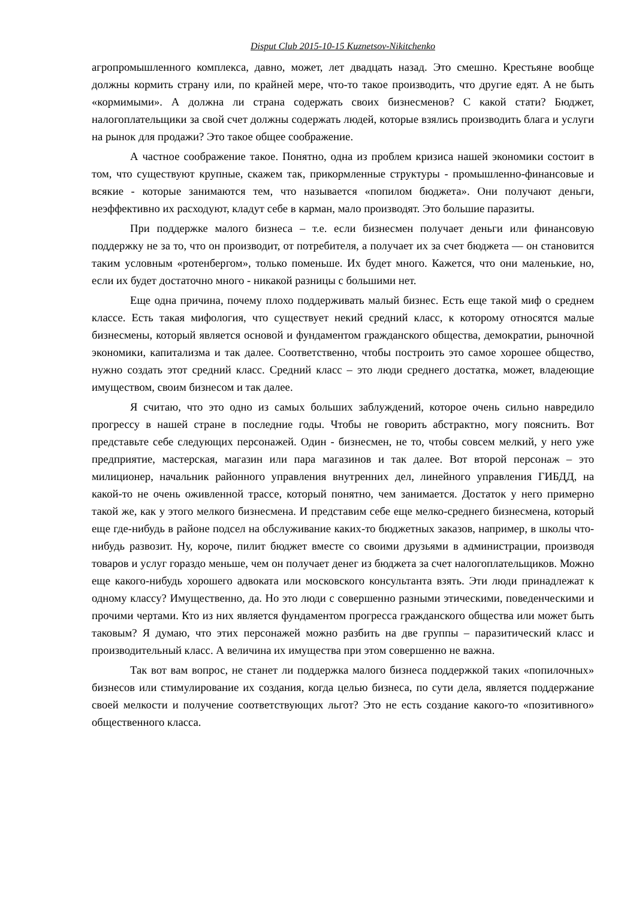Disput Club 2015-10-15 Kuznetsov-Nikitchenko
агропромышленного комплекса, давно, может, лет двадцать назад. Это смешно. Крестьяне вообще должны кормить страну или, по крайней мере, что-то такое производить, что другие едят. А не быть «кормимыми». А должна ли страна содержать своих бизнесменов? С какой стати? Бюджет, налогоплательщики за свой счет должны содержать людей, которые взялись производить блага и услуги на рынок для продажи? Это такое общее соображение.
А частное соображение такое. Понятно, одна из проблем кризиса нашей экономики состоит в том, что существуют крупные, скажем так, прикормленные структуры - промышленно-финансовые и всякие - которые занимаются тем, что называется «попилом бюджета». Они получают деньги, неэффективно их расходуют, кладут себе в карман, мало производят. Это большие паразиты.
При поддержке малого бизнеса – т.е. если бизнесмен получает деньги или финансовую поддержку не за то, что он производит, от потребителя, а получает их за счет бюджета — он становится таким условным «ротенбергом», только поменьше. Их будет много. Кажется, что они маленькие, но, если их будет достаточно много - никакой разницы с большими нет.
Еще одна причина, почему плохо поддерживать малый бизнес. Есть еще такой миф о среднем классе. Есть такая мифология, что существует некий средний класс, к которому относятся малые бизнесмены, который является основой и фундаментом гражданского общества, демократии, рыночной экономики, капитализма и так далее. Соответственно, чтобы построить это самое хорошее общество, нужно создать этот средний класс. Средний класс – это люди среднего достатка, может, владеющие имуществом, своим бизнесом и так далее.
Я считаю, что это одно из самых больших заблуждений, которое очень сильно навредило прогрессу в нашей стране в последние годы. Чтобы не говорить абстрактно, могу пояснить. Вот представьте себе следующих персонажей. Один - бизнесмен, не то, чтобы совсем мелкий, у него уже предприятие, мастерская, магазин или пара магазинов и так далее. Вот второй персонаж – это милиционер, начальник районного управления внутренних дел, линейного управления ГИБДД, на какой-то не очень оживленной трассе, который понятно, чем занимается. Достаток у него примерно такой же, как у этого мелкого бизнесмена. И представим себе еще мелко-среднего бизнесмена, который еще где-нибудь в районе подсел на обслуживание каких-то бюджетных заказов, например, в школы что-нибудь развозит. Ну, короче, пилит бюджет вместе со своими друзьями в администрации, производя товаров и услуг гораздо меньше, чем он получает денег из бюджета за счет налогоплательщиков. Можно еще какого-нибудь хорошего адвоката или московского консультанта взять. Эти люди принадлежат к одному классу? Имущественно, да. Но это люди с совершенно разными этическими, поведенческими и прочими чертами. Кто из них является фундаментом прогресса гражданского общества или может быть таковым? Я думаю, что этих персонажей можно разбить на две группы – паразитический класс и производительный класс. А величина их имущества при этом совершенно не важна.
Так вот вам вопрос, не станет ли поддержка малого бизнеса поддержкой таких «попилочных» бизнесов или стимулирование их создания, когда целью бизнеса, по сути дела, является поддержание своей мелкости и получение соответствующих льгот? Это не есть создание какого-то «позитивного» общественного класса.